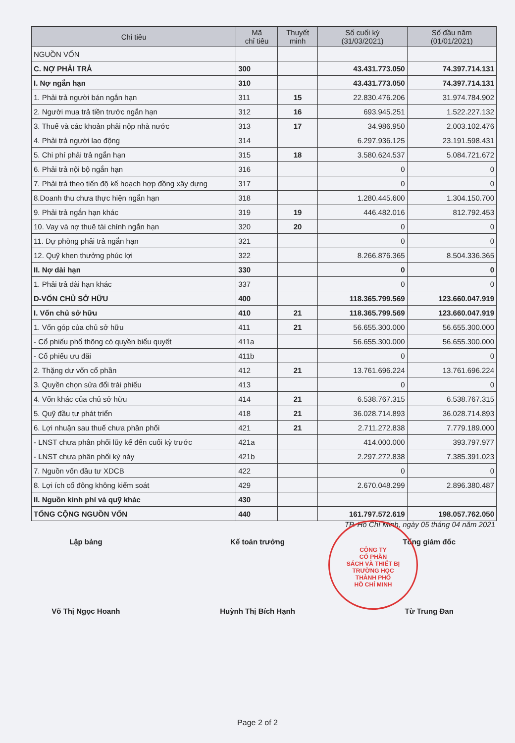| Chỉ tiêu | Mã chỉ tiêu | Thuyết minh | Số cuối kỳ (31/03/2021) | Số đầu năm (01/01/2021) |
| --- | --- | --- | --- | --- |
| NGUỒN VỐN | | | | |
| C. NỢ PHẢI TRẢ | 300 | | 43.431.773.050 | 74.397.714.131 |
| I. Nợ ngắn hạn | 310 | | 43.431.773.050 | 74.397.714.131 |
| 1. Phải trả người bán ngắn hạn | 311 | 15 | 22.830.476.206 | 31.974.784.902 |
| 2. Người mua trả tiền trước ngắn hạn | 312 | 16 | 693.945.251 | 1.522.227.132 |
| 3. Thuế và các khoản phải nộp nhà nước | 313 | 17 | 34.986.950 | 2.003.102.476 |
| 4. Phải trả người lao động | 314 | | 6.297.936.125 | 23.191.598.431 |
| 5. Chi phí phải trả ngắn hạn | 315 | 18 | 3.580.624.537 | 5.084.721.672 |
| 6. Phải trả nội bộ ngắn hạn | 316 | | 0 | 0 |
| 7. Phải trả theo tiến độ kế hoạch hợp đồng xây dựng | 317 | | 0 | 0 |
| 8.Doanh thu chưa thực hiện ngắn hạn | 318 | | 1.280.445.600 | 1.304.150.700 |
| 9. Phải trả ngắn hạn khác | 319 | 19 | 446.482.016 | 812.792.453 |
| 10. Vay và nợ thuê tài chính ngắn hạn | 320 | 20 | 0 | 0 |
| 11. Dự phòng phải trả ngắn hạn | 321 | | 0 | 0 |
| 12. Quỹ khen thưởng phúc lợi | 322 | | 8.266.876.365 | 8.504.336.365 |
| II. Nợ dài hạn | 330 | | 0 | 0 |
| 1. Phải trả dài hạn khác | 337 | | 0 | 0 |
| D-VỐN CHỦ SỞ HỮU | 400 | | 118.365.799.569 | 123.660.047.919 |
| I. Vốn chủ sở hữu | 410 | 21 | 118.365.799.569 | 123.660.047.919 |
| 1. Vốn góp của chủ sở hữu | 411 | 21 | 56.655.300.000 | 56.655.300.000 |
| - Cổ phiếu phổ thông có quyền biểu quyết | 411a | | 56.655.300.000 | 56.655.300.000 |
| - Cổ phiếu ưu đãi | 411b | | 0 | 0 |
| 2. Thặng dư vốn cổ phần | 412 | 21 | 13.761.696.224 | 13.761.696.224 |
| 3. Quyền chọn sửa đổi trái phiếu | 413 | | 0 | 0 |
| 4. Vốn khác của chủ sở hữu | 414 | 21 | 6.538.767.315 | 6.538.767.315 |
| 5. Quỹ đầu tư phát triển | 418 | 21 | 36.028.714.893 | 36.028.714.893 |
| 6. Lợi nhuận sau thuế chưa phân phối | 421 | 21 | 2.711.272.838 | 7.779.189.000 |
| - LNST chưa phân phối lũy kế đến cuối kỳ trước | 421a | | 414.000.000 | 393.797.977 |
| - LNST chưa phân phối kỳ này | 421b | | 2.297.272.838 | 7.385.391.023 |
| 7. Nguồn vốn đầu tư XDCB | 422 | | 0 | 0 |
| 8. Lợi ích cổ đông không kiểm soát | 429 | | 2.670.048.299 | 2.896.380.487 |
| II. Nguồn kinh phí và quỹ khác | 430 | | | |
| TỔNG CỘNG NGUỒN VỐN | 440 | | 161.797.572.619 | 198.057.762.050 |
TP. Hồ Chí Minh, ngày 05 tháng 04 năm 2021
Lập bảng Kế toán trưởng Tổng giám đốc
CÔNG TY
CỔ PHẦN
SÁCH VÀ THIẾT BỊ
TRƯỜNG HỌC
THÀNH PHỐ
HỒ CHÍ MINH
Võ Thị Ngọc Hoanh Huỳnh Thị Bích Hạnh Từ Trung Đan
Page 2 of 2